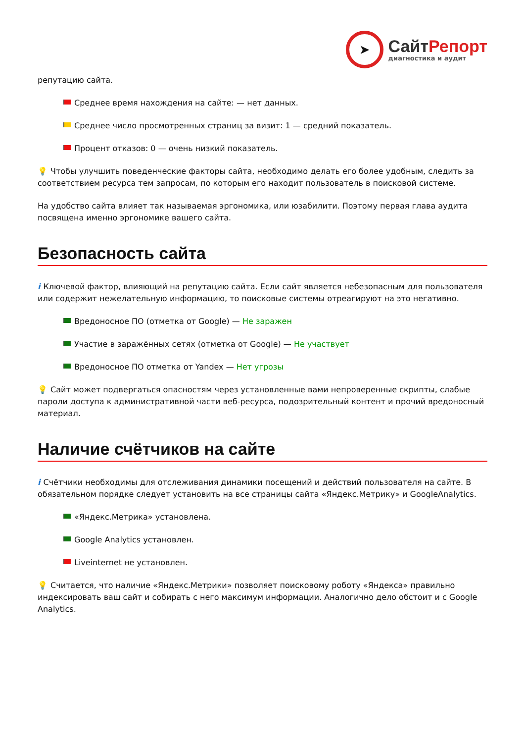➤
СайтРепорт
диагностика и аудит
репутацию сайта.
Среднее время нахождения на сайте: — нет данных.
Среднее число просмотренных страниц за визит: 1 — средний показатель.
Процент отказов: 0 — очень низкий показатель.
💡 Чтобы улучшить поведенческие факторы сайта, необходимо делать его более удобным, следить за соответствием ресурса тем запросам, по которым его находит пользователь в поисковой системе.
На удобство сайта влияет так называемая эргономика, или юзабилити. Поэтому первая глава аудита посвящена именно эргономике вашего сайта.
Безопасность сайта
i Ключевой фактор, влияющий на репутацию сайта. Если сайт является небезопасным для пользователя или содержит нежелательную информацию, то поисковые системы отреагируют на это негативно.
Вредоносное ПО (отметка от Google) — Не заражен
Участие в заражённых сетях (отметка от Google) — Не участвует
Вредоносное ПО отметка от Yandex — Нет угрозы
💡 Сайт может подвергаться опасностям через установленные вами непроверенные скрипты, слабые пароли доступа к административной части веб-ресурса, подозрительный контент и прочий вредоносный материал.
Наличие счётчиков на сайте
i Счётчики необходимы для отслеживания динамики посещений и действий пользователя на сайте. В обязательном порядке следует установить на все страницы сайта «Яндекс.Метрику» и GoogleAnalytics.
«Яндекс.Метрика» установлена.
Google Analytics установлен.
Liveinternet не установлен.
💡 Считается, что наличие «Яндекс.Метрики» позволяет поисковому роботу «Яндекса» правильно индексировать ваш сайт и собирать с него максимум информации. Аналогично дело обстоит и с Google Analytics.